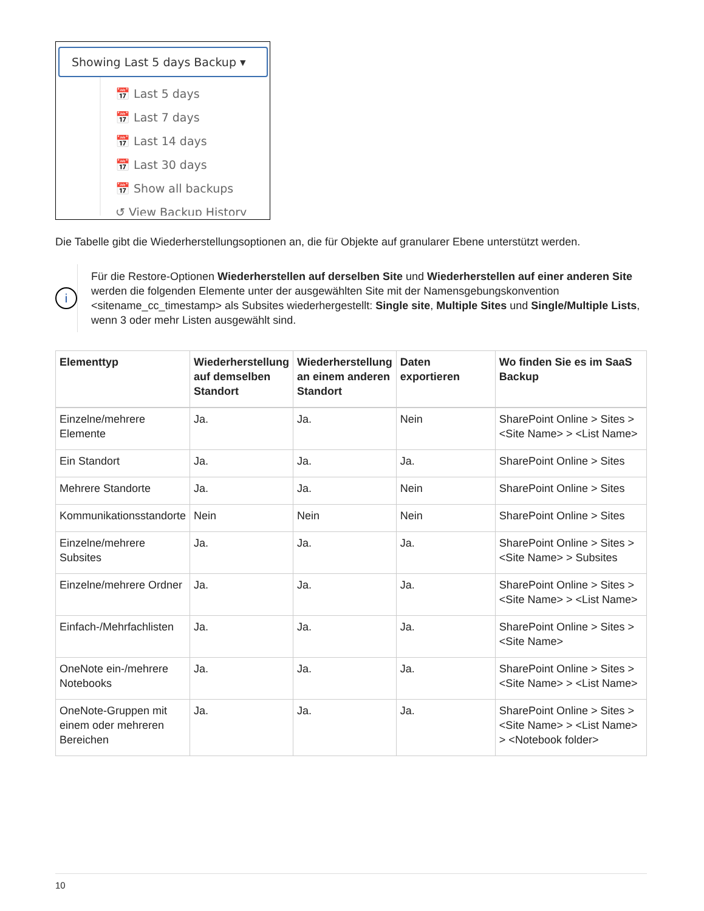Showing Last 5 days Backup ▾
📅 Last 5 days
📅 Last 7 days
📅 Last 14 days
📅 Last 30 days
📅 Show all backups
↺ View Backup History
Die Tabelle gibt die Wiederherstellungsoptionen an, die für Objekte auf granularer Ebene unterstützt werden.
i
Für die Restore-Optionen Wiederherstellen auf derselben Site und Wiederherstellen auf einer anderen Site werden die folgenden Elemente unter der ausgewählten Site mit der Namensgebungskonvention <sitename_cc_timestamp> als Subsites wiederhergestellt: Single site, Multiple Sites und Single/Multiple Lists, wenn 3 oder mehr Listen ausgewählt sind.
| Elementtyp | Wiederherstellung auf demselben Standort | Wiederherstellung an einem anderen Standort | Daten exportieren | Wo finden Sie es im SaaS Backup |
| --- | --- | --- | --- | --- |
| Einzelne/mehrere Elemente | Ja. | Ja. | Nein | SharePoint Online > Sites > <Site Name> > <List Name> |
| Ein Standort | Ja. | Ja. | Ja. | SharePoint Online > Sites |
| Mehrere Standorte | Ja. | Ja. | Nein | SharePoint Online > Sites |
| Kommunikationsstandorte | Nein | Nein | Nein | SharePoint Online > Sites |
| Einzelne/mehrere Subsites | Ja. | Ja. | Ja. | SharePoint Online > Sites > <Site Name> > Subsites |
| Einzelne/mehrere Ordner | Ja. | Ja. | Ja. | SharePoint Online > Sites > <Site Name> > <List Name> |
| Einfach-/Mehrfachlisten | Ja. | Ja. | Ja. | SharePoint Online > Sites > <Site Name> |
| OneNote ein-/mehrere Notebooks | Ja. | Ja. | Ja. | SharePoint Online > Sites > <Site Name> > <List Name> |
| OneNote-Gruppen mit einem oder mehreren Bereichen | Ja. | Ja. | Ja. | SharePoint Online > Sites > <Site Name> > <List Name> > <Notebook folder> |
10